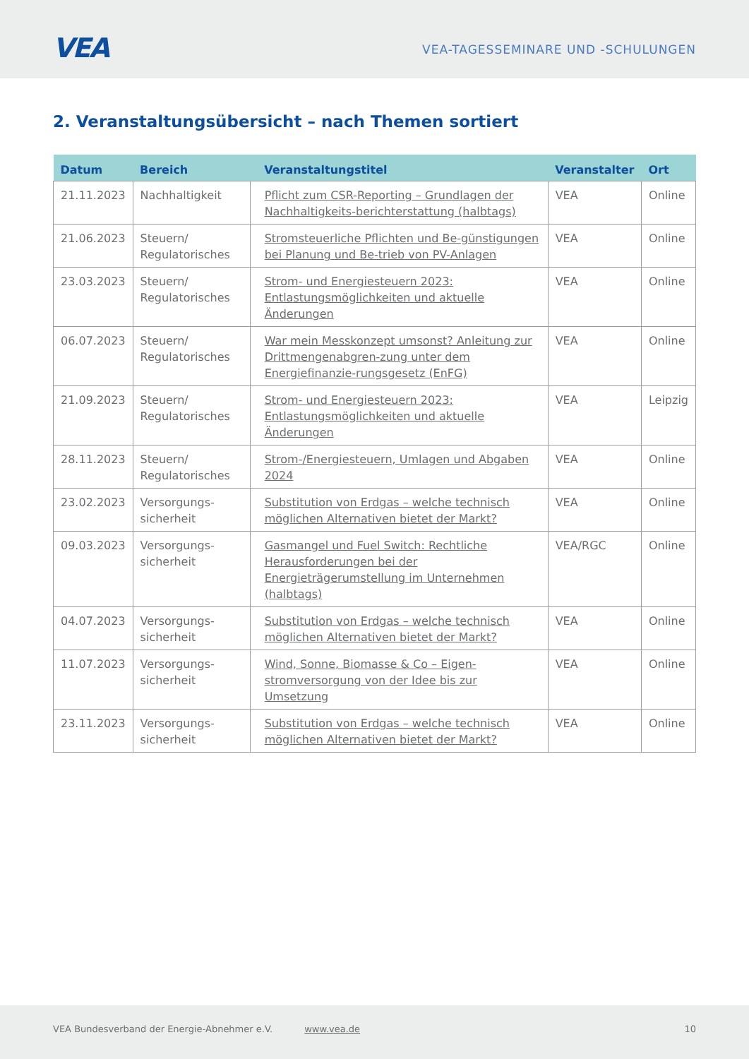VEA
VEA-TAGESSEMINARE UND -SCHULUNGEN
2. Veranstaltungsübersicht – nach Themen sortiert
| Datum | Bereich | Veranstaltungstitel | Veranstalter | Ort |
| --- | --- | --- | --- | --- |
| 21.11.2023 | Nachhaltigkeit | Pflicht zum CSR-Reporting – Grundlagen der Nachhaltigkeits-berichterstattung (halbtags) | VEA | Online |
| 21.06.2023 | Steuern/ Regulatorisches | Stromsteuerliche Pflichten und Be-günstigungen bei Planung und Be-trieb von PV-Anlagen | VEA | Online |
| 23.03.2023 | Steuern/ Regulatorisches | Strom- und Energiesteuern 2023: Entlastungsmöglichkeiten und aktuelle Änderungen | VEA | Online |
| 06.07.2023 | Steuern/ Regulatorisches | War mein Messkonzept umsonst? Anleitung zur Drittmengenabgren-zung unter dem Energiefinanzie-rungsgesetz (EnFG) | VEA | Online |
| 21.09.2023 | Steuern/ Regulatorisches | Strom- und Energiesteuern 2023: Entlastungsmöglichkeiten und aktuelle Änderungen | VEA | Leipzig |
| 28.11.2023 | Steuern/ Regulatorisches | Strom-/Energiesteuern, Umlagen und Abgaben 2024 | VEA | Online |
| 23.02.2023 | Versorgungs-sicherheit | Substitution von Erdgas – welche technisch möglichen Alternativen bietet der Markt? | VEA | Online |
| 09.03.2023 | Versorgungs-sicherheit | Gasmangel und Fuel Switch: Rechtliche Herausforderungen bei der Energieträgerumstellung im Unternehmen (halbtags) | VEA/RGC | Online |
| 04.07.2023 | Versorgungs-sicherheit | Substitution von Erdgas – welche technisch möglichen Alternativen bietet der Markt? | VEA | Online |
| 11.07.2023 | Versorgungs-sicherheit | Wind, Sonne, Biomasse & Co – Eigen-stromversorgung von der Idee bis zur Umsetzung | VEA | Online |
| 23.11.2023 | Versorgungs-sicherheit | Substitution von Erdgas – welche technisch möglichen Alternativen bietet der Markt? | VEA | Online |
VEA Bundesverband der Energie-Abnehmer e.V. www.vea.de 10